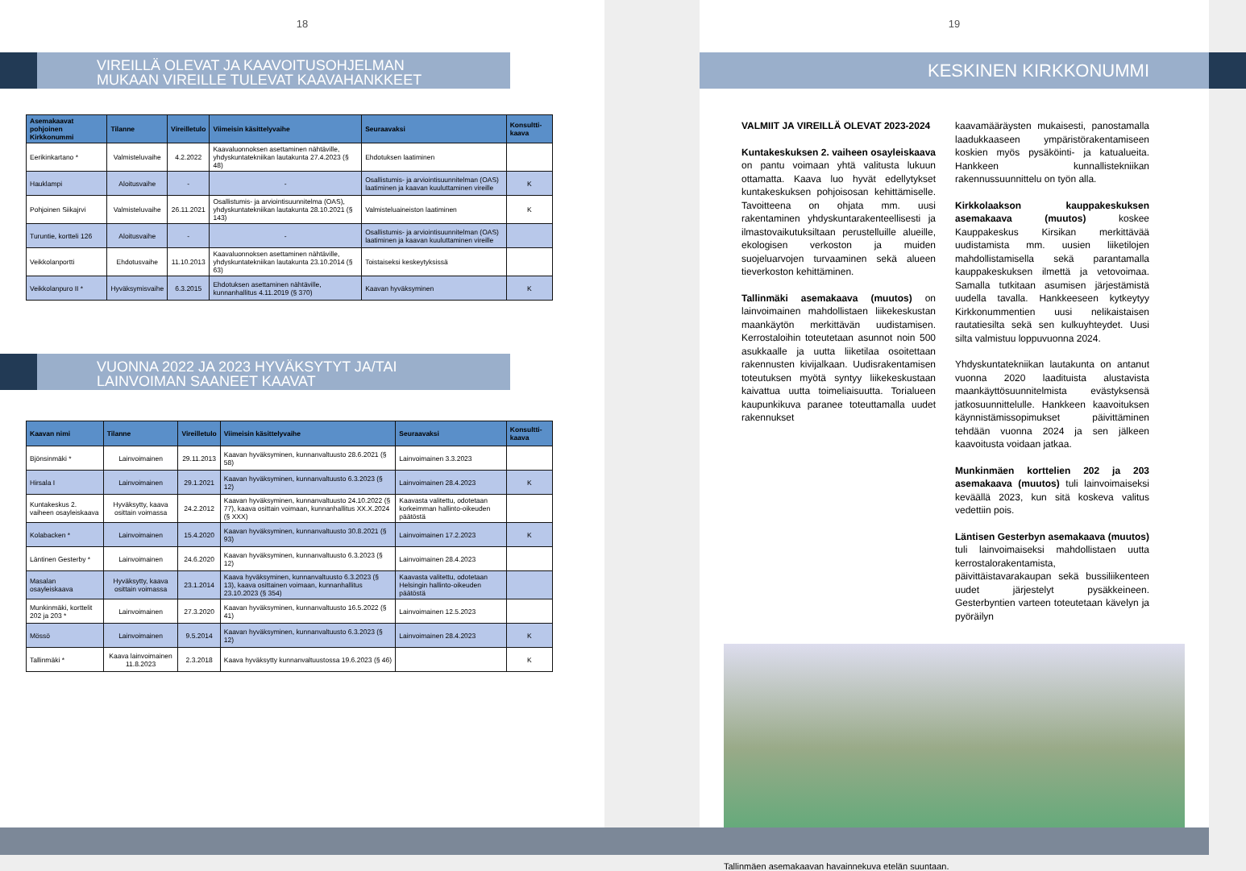18
VIREILLÄ OLEVAT JA KAAVOITUSOHJELMAN
MUKAAN VIREILLE TULEVAT KAAVAHANKKEET
| Asemakaavat pohjoinen Kirkkonummi | Tilanne | Vireilletulo | Viimeisin käsittelyvaihe | Seuraavaksi | Konsultti-kaava |
| --- | --- | --- | --- | --- | --- |
| Eerikinkartano * | Valmisteluvaihe | 4.2.2022 | Kaavaluonnoksen asettaminen nähtäville, yhdyskuntatekniikan lautakunta 27.4.2023 (§ 48) | Ehdotuksen laatiminen | |
| Hauklampi | Aloitusvaihe | - | - | Osallistumis- ja arviointisuunnitelman (OAS) laatiminen ja kaavan kuuluttaminen vireille | K |
| Pohjoinen Siikajrvi | Valmisteluvaihe | 26.11.2021 | Osallistumis- ja arviointisuunnitelma (OAS), yhdyskuntatekniikan lautakunta 28.10.2021 (§ 143) | Valmisteluaineiston laatiminen | K |
| Turuntie, kortteli 126 | Aloitusvaihe | - | - | Osallistumis- ja arviointisuunnitelman (OAS) laatiminen ja kaavan kuuluttaminen vireille | |
| Veikkolanportti | Ehdotusvaihe | 11.10.2013 | Kaavaluonnoksen asettaminen nähtäville, yhdyskuntatekniikan lautakunta 23.10.2014 (§ 63) | Toistaiseksi keskeytyksissä | |
| Veikkolanpuro II * | Hyväksymisvaihe | 6.3.2015 | Ehdotuksen asettaminen nähtäville, kunnanhallitus 4.11.2019 (§ 370) | Kaavan hyväksyminen | K |
VUONNA 2022 JA 2023 HYVÄKSYTYT JA/TAI
LAINVOIMAN SAANEET KAAVAT
| Kaavan nimi | Tilanne | Vireilletulo | Viimeisin käsittelyvaihe | Seuraavaksi | Konsultti-kaava |
| --- | --- | --- | --- | --- | --- |
| Bjönsinmäki * | Lainvoimainen | 29.11.2013 | Kaavan hyväksyminen, kunnanvaltuusto 28.6.2021 (§ 58) | Lainvoimainen 3.3.2023 | |
| Hirsala I | Lainvoimainen | 29.1.2021 | Kaavan hyväksyminen, kunnanvaltuusto 6.3.2023 (§ 12) | Lainvoimainen 28.4.2023 | K |
| Kuntakeskus 2. vaiheen osayleiskaava | Hyväksytty, kaava osittain voimassa | 24.2.2012 | Kaavan hyväksyminen, kunnanvaltuusto 24.10.2022 (§ 77), kaava osittain voimaan, kunnanhallitus XX.X.2024 (§ XXX) | Kaavasta valitettu, odotetaan korkeimman hallinto-oikeuden päätöstä | |
| Kolabacken * | Lainvoimainen | 15.4.2020 | Kaavan hyväksyminen, kunnanvaltuusto 30.8.2021 (§ 93) | Lainvoimainen 17.2.2023 | K |
| Läntinen Gesterby * | Lainvoimainen | 24.6.2020 | Kaavan hyväksyminen, kunnanvaltuusto 6.3.2023 (§ 12) | Lainvoimainen 28.4.2023 | |
| Masalan osayleiskaava | Hyväksytty, kaava osittain voimassa | 23.1.2014 | Kaava hyväksyminen, kunnanvaltuusto 6.3.2023 (§ 13), kaava osittainen voimaan, kunnanhallitus 23.10.2023 (§ 354) | Kaavasta valitettu, odotetaan Helsingin hallinto-oikeuden päätöstä | |
| Munkinmäki, korttelit 202 ja 203 * | Lainvoimainen | 27.3.2020 | Kaavan hyväksyminen, kunnanvaltuusto 16.5.2022 (§ 41) | Lainvoimainen 12.5.2023 | |
| Mössö | Lainvoimainen | 9.5.2014 | Kaavan hyväksyminen, kunnanvaltuusto 6.3.2023 (§ 12) | Lainvoimainen 28.4.2023 | K |
| Tallinmäki * | Kaava lainvoimainen 11.8.2023 | 2.3.2018 | Kaava hyväksytty kunnanvaltuustossa 19.6.2023 (§ 46) | | K |
19
KESKINEN KIRKKONUMMI
VALMIIT JA VIREILLÄ OLEVAT 2023-2024
Kuntakeskuksen 2. vaiheen osayleiskaava on pantu voimaan yhtä valitusta lukuun ottamatta. Kaava luo hyvät edellytykset kuntakeskuksen pohjoisosan kehittämiselle. Tavoitteena on ohjata mm. uusi rakentaminen yhdyskuntarakenteellisesti ja ilmastovaikutuksiltaan perustelluille alueille, ekologisen verkoston ja muiden suojeluarvojen turvaaminen sekä alueen tieverkoston kehittäminen.
Tallinmäki asemakaava (muutos) on lainvoimainen mahdollistaen liikekeskustan maankäytön merkittävän uudistamisen. Kerrostaloihin toteutetaan asunnot noin 500 asukkaalle ja uutta liiketilaa osoitettaan rakennusten kivijalkaan. Uudisrakentamisen toteutuksen myötä syntyy liikekeskustaan kaivattua uutta toimeliaisuutta. Torialueen kaupunkikuva paranee toteuttamalla uudet rakennukset
kaavamääräysten mukaisesti, panostamalla laadukkaaseen ympäristörakentamiseen koskien myös pysäköinti- ja katualueita. Hankkeen kunnallistekniikan rakennussuunnittelu on työn alla.
Kirkkolaakson kauppakeskuksen asemakaava (muutos) koskee Kauppakeskus Kirsikan merkittävää uudistamista mm. uusien liiketilojen mahdollistamisella sekä parantamalla kauppakeskuksen ilmettä ja vetovoimaa. Samalla tutkitaan asumisen järjestämistä uudella tavalla. Hankkeeseen kytkeytyy Kirkkonummentien uusi nelikaistaisen rautatiesilta sekä sen kulkuyhteydet. Uusi silta valmistuu loppuvuonna 2024.
Yhdyskuntatekniikan lautakunta on antanut vuonna 2020 laadituista alustavista maankäyttösuunnitelmista evästyksensä jatkosuunnittelulle. Hankkeen kaavoituksen käynnistämissopimukset päivittäminen tehdään vuonna 2024 ja sen jälkeen kaavoitusta voidaan jatkaa.
Munkinmäen korttelien 202 ja 203 asemakaava (muutos) tuli lainvoimaiseksi keväällä 2023, kun sitä koskeva valitus vedettiin pois.
Läntisen Gesterbyn asemakaava (muutos) tuli lainvoimaiseksi mahdollistaen uutta kerrostalorakentamista, päivittäistavarakaupan sekä bussiliikenteen uudet järjestelyt pysäkkeineen. Gesterbyntien varteen toteutetaan kävelyn ja pyöräilyn
Tallinmäen asemakaavan havainnekuva etelän suuntaan.